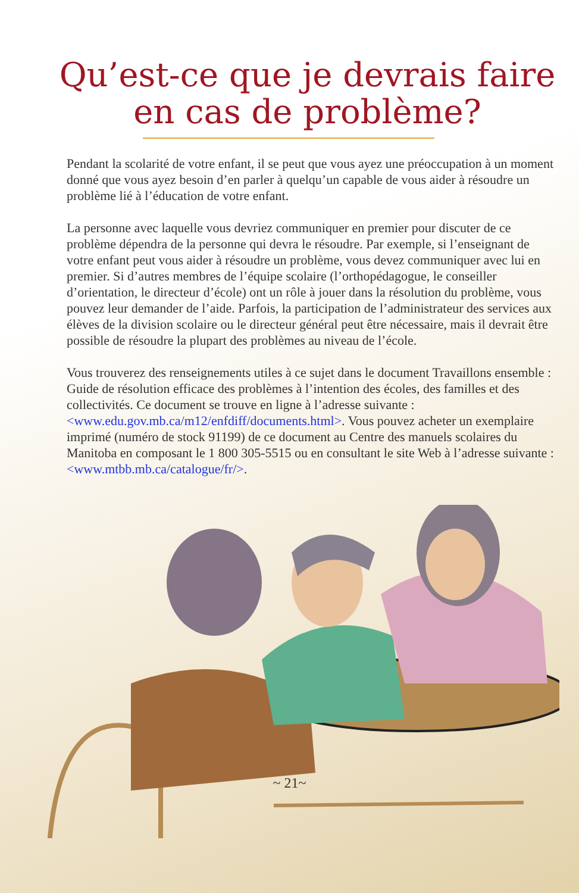Qu’est-ce que je devrais faire
en cas de problème?
Pendant la scolarité de votre enfant, il se peut que vous ayez une préoccupation à un moment donné que vous ayez besoin d’en parler à quelqu’un capable de vous aider à résoudre un problème lié à l’éducation de votre enfant.
La personne avec laquelle vous devriez communiquer en premier pour discuter de ce problème dépendra de la personne qui devra le résoudre. Par exemple, si l’enseignant de votre enfant peut vous aider à résoudre un problème, vous devez communiquer avec lui en premier. Si d’autres membres de l’équipe scolaire (l’orthopédagogue, le conseiller d’orientation, le directeur d’école) ont un rôle à jouer dans la résolution du problème, vous pouvez leur demander de l’aide. Parfois, la participation de l’administrateur des services aux élèves de la division scolaire ou le directeur général peut être nécessaire, mais il devrait être possible de résoudre la plupart des problèmes au niveau de l’école.
Vous trouverez des renseignements utiles à ce sujet dans le document Travaillons ensemble : Guide de résolution efficace des problèmes à l’intention des écoles, des familles et des collectivités. Ce document se trouve en ligne à l’adresse suivante : <www.edu.gov.mb.ca/m12/enfdiff/documents.html>. Vous pouvez acheter un exemplaire imprimé (numéro de stock 91199) de ce document au Centre des manuels scolaires du Manitoba en composant le 1 800 305-5515 ou en consultant le site Web à l’adresse suivante :
<www.mtbb.mb.ca/catalogue/fr/>.
~ 21~